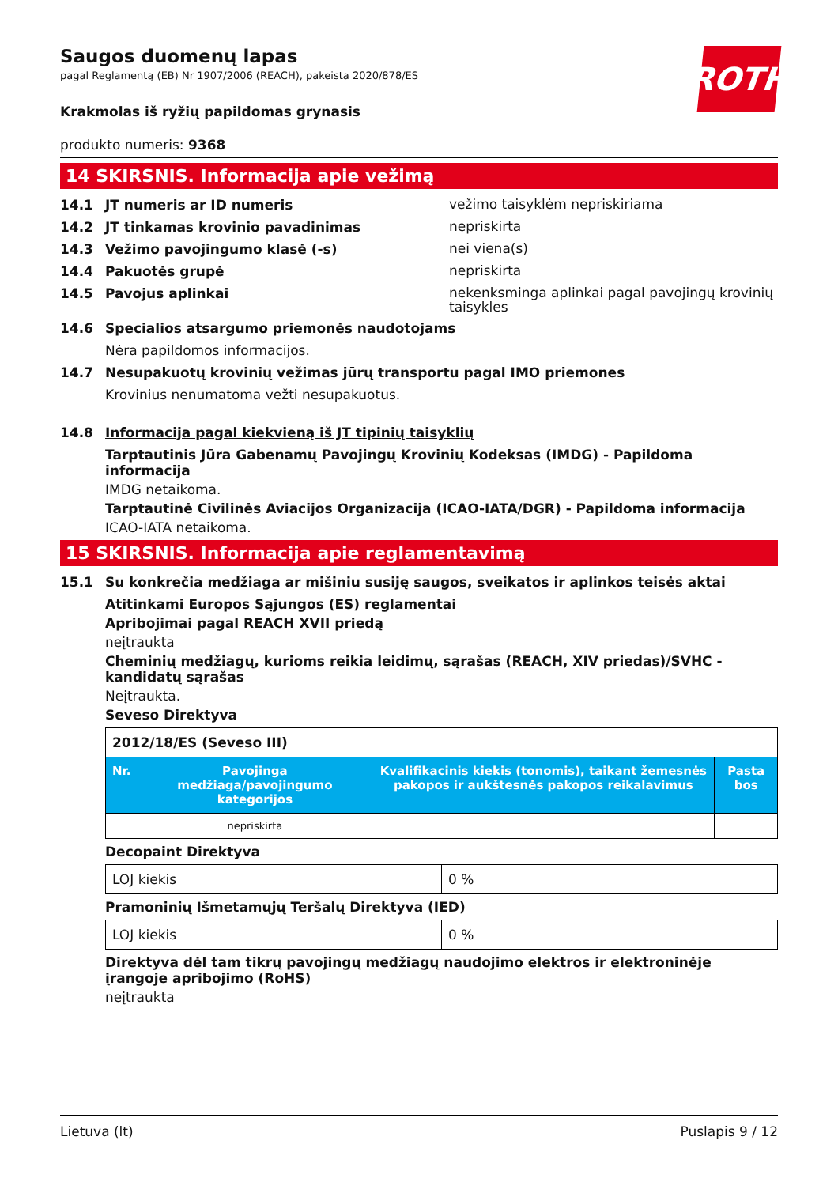ROTH
Saugos duomenų lapas
pagal Reglamentą (EB) Nr 1907/2006 (REACH), pakeista 2020/878/ES
Krakmolas iš ryžių papildomas grynasis
produkto numeris: 9368
14 SKIRSNIS. Informacija apie vežimą
14.1 JT numeris ar ID numeris vežimo taisyklėm nepriskiriama
14.2 JT tinkamas krovinio pavadinimas nepriskirta
14.3 Vežimo pavojingumo klasė (-s) nei viena(s)
14.4 Pakuotės grupė nepriskirta
14.5 Pavojus aplinkai nekenksminga aplinkai pagal pavojingų krovinių taisykles
14.6 Specialios atsargumo priemonės naudotojams
Nėra papildomos informacijos.
14.7 Nesupakuotų krovinių vežimas jūrų transportu pagal IMO priemones
Krovinius nenumatoma vežti nesupakuotus.
14.8 Informacija pagal kiekvieną iš JT tipinių taisyklių
Tarptautinis Jūra Gabenamų Pavojingų Krovinių Kodeksas (IMDG) - Papildoma informacija
IMDG netaikoma.
Tarptautinė Civilinės Aviacijos Organizacija (ICAO-IATA/DGR) - Papildoma informacija
ICAO-IATA netaikoma.
15 SKIRSNIS. Informacija apie reglamentavimą
15.1 Su konkrečia medžiaga ar mišiniu susiję saugos, sveikatos ir aplinkos teisės aktai
Atitinkami Europos Sąjungos (ES) reglamentai
Apribojimai pagal REACH XVII priedą
neįtraukta
Cheminių medžiagų, kurioms reikia leidimų, sąrašas (REACH, XIV priedas)/SVHC - kandidatų sąrašas
Neįtraukta.
Seveso Direktyva
| 2012/18/ES (Seveso III) | | | |
| Nr. | Pavojinga medžiaga/pavojingumo kategorijos | Kvalifikacinis kiekis (tonomis), taikant žemesnės pakopos ir aukštesnės pakopos reikalavimus | Pasta bos |
| | nepriskirta | | |
Decopaint Direktyva
| LOJ kiekis | 0 % |
Pramoninių Išmetamųjų Teršalų Direktyva (IED)
| LOJ kiekis | 0 % |
Direktyva dėl tam tikrų pavojingų medžiagų naudojimo elektros ir elektroninėje įrangoje apribojimo (RoHS)
neįtraukta
Lietuva (lt) Puslapis 9 / 12